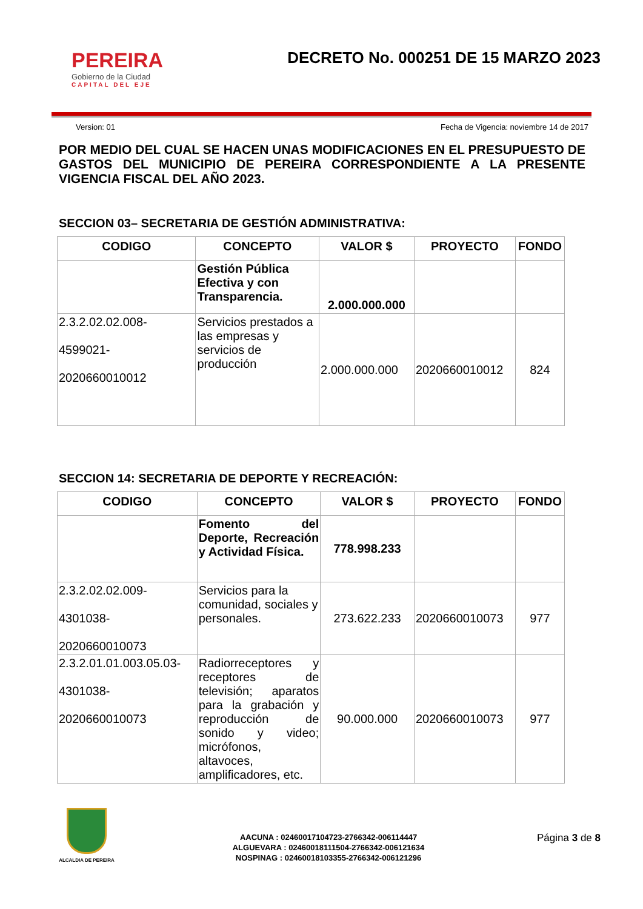PEREIRA
Gobierno de la Ciudad
CAPITAL DEL EJE
DECRETO No. 000251 DE 15 MARZO 2023
Version: 01 Fecha de Vigencia: noviembre 14 de 2017
POR MEDIO DEL CUAL SE HACEN UNAS MODIFICACIONES EN EL PRESUPUESTO DE GASTOS DEL MUNICIPIO DE PEREIRA CORRESPONDIENTE A LA PRESENTE VIGENCIA FISCAL DEL AÑO 2023.
SECCION 03– SECRETARIA DE GESTIÓN ADMINISTRATIVA:
| CODIGO | CONCEPTO | VALOR $ | PROYECTO | FONDO |
| --- | --- | --- | --- | --- |
| | Gestión Pública Efectiva y con Transparencia. | 2.000.000.000 | | |
| 2.3.2.02.02.008- 4599021- 2020660010012 | Servicios prestados a las empresas y servicios de producción | 2.000.000.000 | 2020660010012 | 824 |
SECCION 14: SECRETARIA DE DEPORTE Y RECREACIÓN:
| CODIGO | CONCEPTO | VALOR $ | PROYECTO | FONDO |
| --- | --- | --- | --- | --- |
| | Fomento del Deporte, Recreación y Actividad Física. | 778.998.233 | | |
| 2.3.2.02.02.009- 4301038- 2020660010073 | Servicios para la comunidad, sociales y personales. | 273.622.233 | 2020660010073 | 977 |
| 2.3.2.01.01.003.05.03- 4301038- 2020660010073 | Radiorreceptores y receptores de televisión; aparatos para la grabación y reproducción de sonido y video; micrófonos, altavoces, amplificadores, etc. | 90.000.000 | 2020660010073 | 977 |
ALCALDIA DE PEREIRA
AACUNA : 02460017104723-2766342-006114447
ALGUEVARA : 02460018111504-2766342-006121634
NOSPINAG : 02460018103355-2766342-006121296
Página 3 de 8